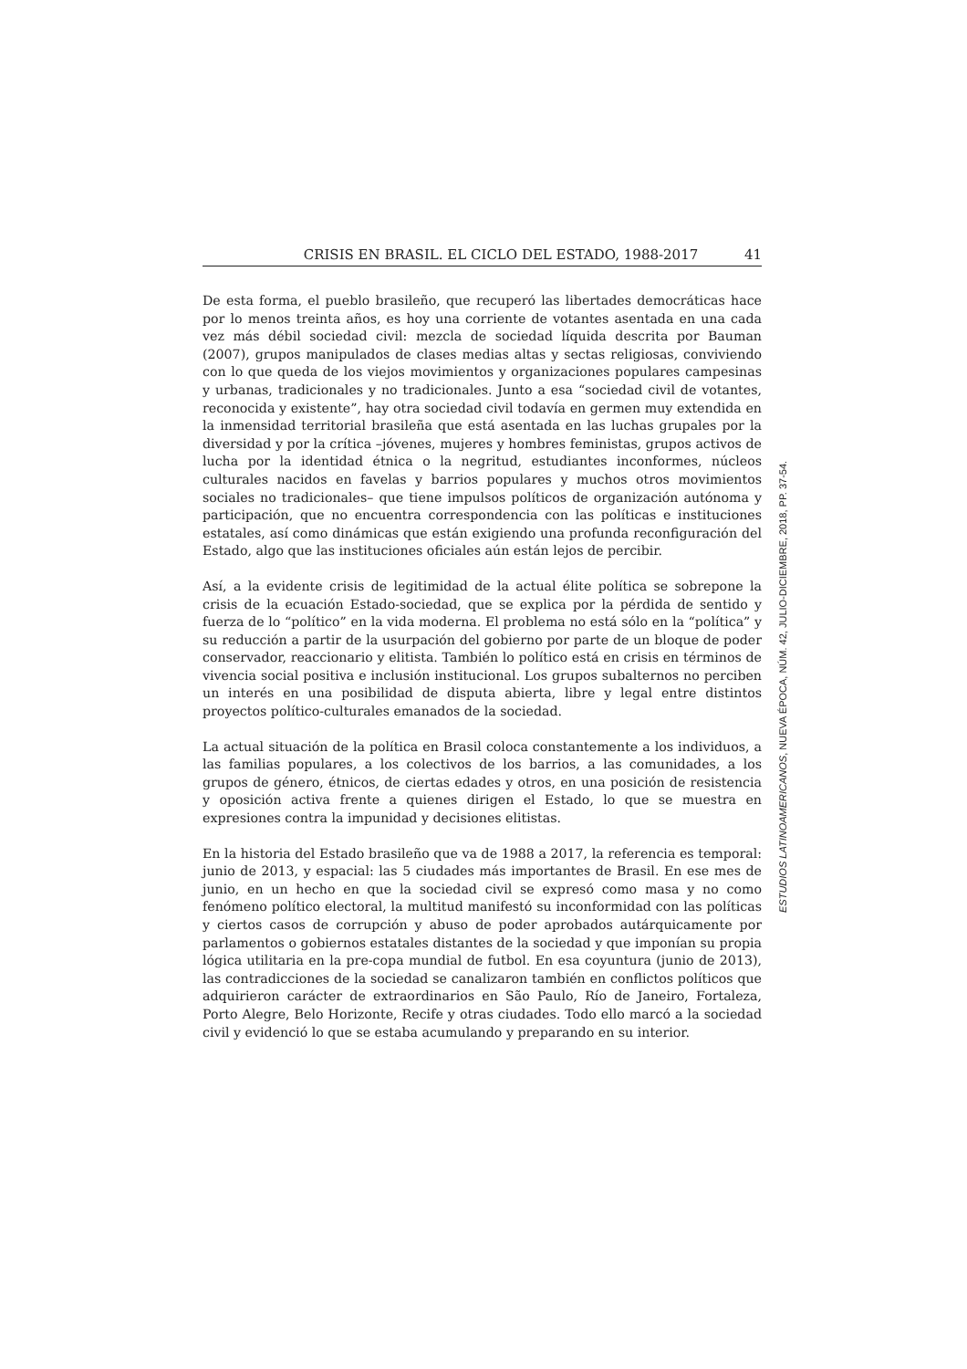CRISIS EN BRASIL. EL CICLO DEL ESTADO, 1988-2017 41
De esta forma, el pueblo brasileño, que recuperó las libertades democráticas hace por lo menos treinta años, es hoy una corriente de votantes asentada en una cada vez más débil sociedad civil: mezcla de sociedad líquida descrita por Bauman (2007), grupos manipulados de clases medias altas y sectas religiosas, conviviendo con lo que queda de los viejos movimientos y organizaciones populares campesinas y urbanas, tradicionales y no tradicionales. Junto a esa “sociedad civil de votantes, reconocida y existente”, hay otra sociedad civil todavía en germen muy extendida en la inmensidad territorial brasileña que está asentada en las luchas grupales por la diversidad y por la crítica –jóvenes, mujeres y hombres feministas, grupos activos de lucha por la identidad étnica o la negritud, estudiantes inconformes, núcleos culturales nacidos en favelas y barrios populares y muchos otros movimientos sociales no tradicionales– que tiene impulsos políticos de organización autónoma y participación, que no encuentra correspondencia con las políticas e instituciones estatales, así como dinámicas que están exigiendo una profunda reconfiguración del Estado, algo que las instituciones oficiales aún están lejos de percibir.
Así, a la evidente crisis de legitimidad de la actual élite política se sobrepone la crisis de la ecuación Estado-sociedad, que se explica por la pérdida de sentido y fuerza de lo “político” en la vida moderna. El problema no está sólo en la “política” y su reducción a partir de la usurpación del gobierno por parte de un bloque de poder conservador, reaccionario y elitista. También lo político está en crisis en términos de vivencia social positiva e inclusión institucional. Los grupos subalternos no perciben un interés en una posibilidad de disputa abierta, libre y legal entre distintos proyectos político-culturales emanados de la sociedad.
La actual situación de la política en Brasil coloca constantemente a los individuos, a las familias populares, a los colectivos de los barrios, a las comunidades, a los grupos de género, étnicos, de ciertas edades y otros, en una posición de resistencia y oposición activa frente a quienes dirigen el Estado, lo que se muestra en expresiones contra la impunidad y decisiones elitistas.
En la historia del Estado brasileño que va de 1988 a 2017, la referencia es temporal: junio de 2013, y espacial: las 5 ciudades más importantes de Brasil. En ese mes de junio, en un hecho en que la sociedad civil se expresó como masa y no como fenómeno político electoral, la multitud manifestó su inconformidad con las políticas y ciertos casos de corrupción y abuso de poder aprobados autárquicamente por parlamentos o gobiernos estatales distantes de la sociedad y que imponían su propia lógica utilitaria en la pre-copa mundial de futbol. En esa coyuntura (junio de 2013), las contradicciones de la sociedad se canalizaron también en conflictos políticos que adquirieron carácter de extraordinarios en São Paulo, Río de Janeiro, Fortaleza, Porto Alegre, Belo Horizonte, Recife y otras ciudades. Todo ello marcó a la sociedad civil y evidenció lo que se estaba acumulando y preparando en su interior.
ESTUDIOS LATINOAMERICANOS, NUEVA ÉPOCA, NÚM. 42, JULIO-DICIEMBRE, 2018, PP. 37-54.